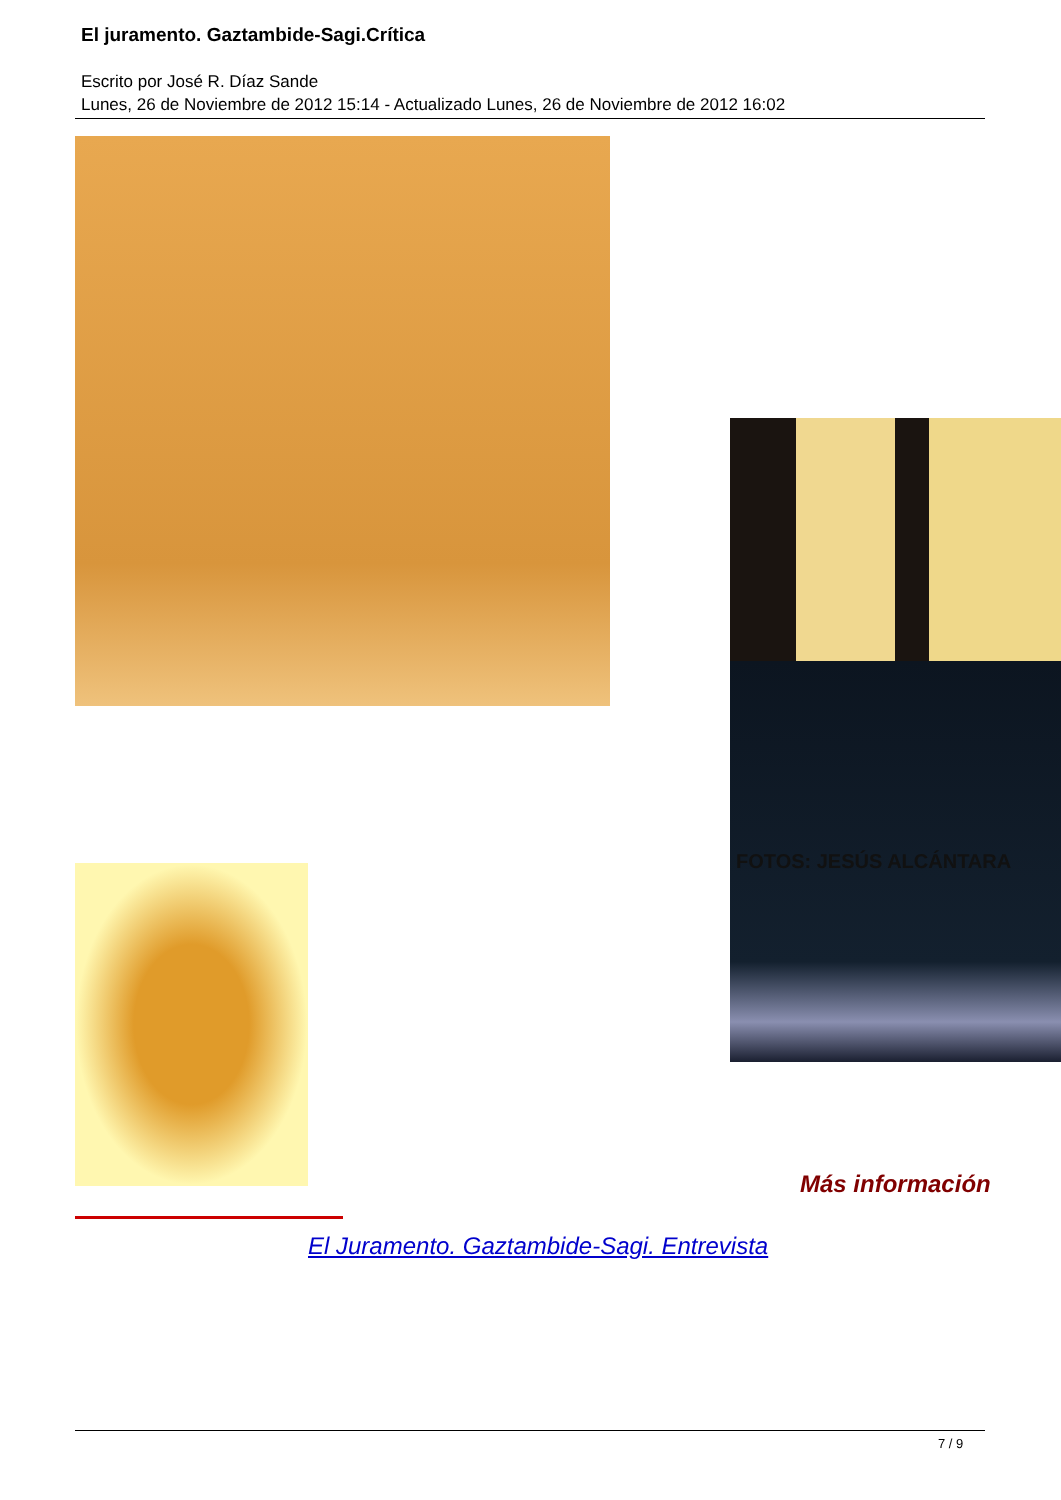El juramento. Gaztambide-Sagi.Crítica
Escrito por José R. Díaz Sande
Lunes, 26 de Noviembre de 2012 15:14 - Actualizado Lunes, 26 de Noviembre de 2012 16:02
FOTOS: JESÚS ALCÁNTARA
Más información
El Juramento. Gaztambide-Sagi. Entrevista
7 / 9